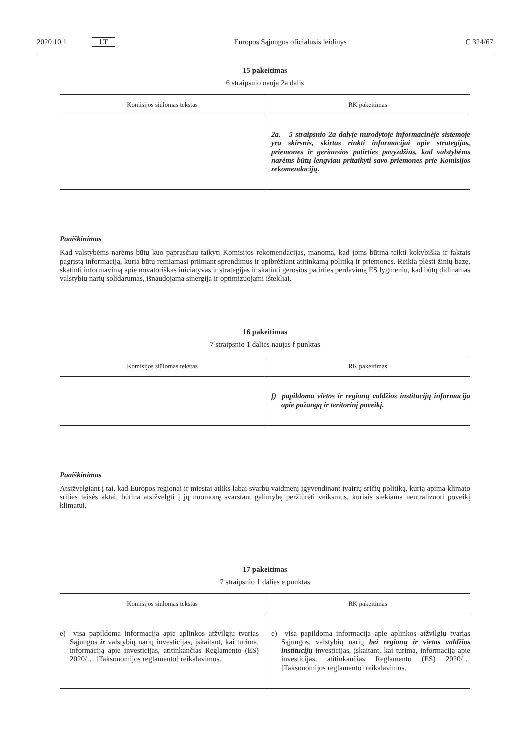2020 10 1 LT
Europos Sąjungos oficialusis leidinys C 324/67
15 pakeitimas
6 straipsnio nauja 2a dalis
| Komisijos siūlomas tekstas | RK pakeitimas |
| --- | --- |
| | 2a. 5 straipsnio 2a dalyje nurodytoje informacinėje sistemoje yra skirsnis, skirtas rinkti informacijai apie strategijas, priemones ir geriausios patirties pavyzdžius, kad valstybėms narėms būtų lengviau pritaikyti savo priemones prie Komisijos rekomendacijų. |
Paaiškinimas
Kad valstybėms narėms būtų kuo paprasčiau taikyti Komisijos rekomendacijas, manoma, kad joms būtina teikti kokybišką ir faktais pagrįstą informaciją, kuria būtų remiamasi priimant sprendimus ir apibrėžiant atitinkamą politiką ir priemones. Reikia plėsti žinių bazę, skatinti informavimą apie novatoriškas iniciatyvas ir strategijas ir skatinti gerosios patirties perdavimą ES lygmeniu, kad būtų didinamas valstybių narių solidarumas, išnaudojama sinergija ir optimizuojami ištekliai.
16 pakeitimas
7 straipsnio 1 dalies naujas f punktas
| Komisijos siūlomas tekstas | RK pakeitimas |
| --- | --- |
| | f) papildoma vietos ir regionų valdžios institucijų informacija apie pažangą ir teritorinį poveikį. |
Paaiškinimas
Atsižvelgiant į tai, kad Europos regionai ir miestai atliks labai svarbų vaidmenį įgyvendinant įvairių sričių politiką, kurią apima klimato srities teisės aktai, būtina atsižvelgti į jų nuomonę svarstant galimybę peržiūrėti veiksmus, kuriais siekiama neutralizuoti poveikį klimatui.
17 pakeitimas
7 straipsnio 1 dalies e punktas
| Komisijos siūlomas tekstas | RK pakeitimas |
| --- | --- |
| e) visa papildoma informacija apie aplinkos atžvilgiu tvarias Sąjungos ir valstybių narių investicijas, įskaitant, kai turima, informaciją apie investicijas, atitinkančias Reglamento (ES) 2020/… [Taksonomijos reglamento] reikalavimus. | e) visa papildoma informacija apie aplinkos atžvilgiu tvarias Sąjungos, valstybių narių bei regionų ir vietos valdžios institucijų investicijas, įskaitant, kai turima, informaciją apie investicijas, atitinkančias Reglamento (ES) 2020/… [Taksonomijos reglamento] reikalavimus. |